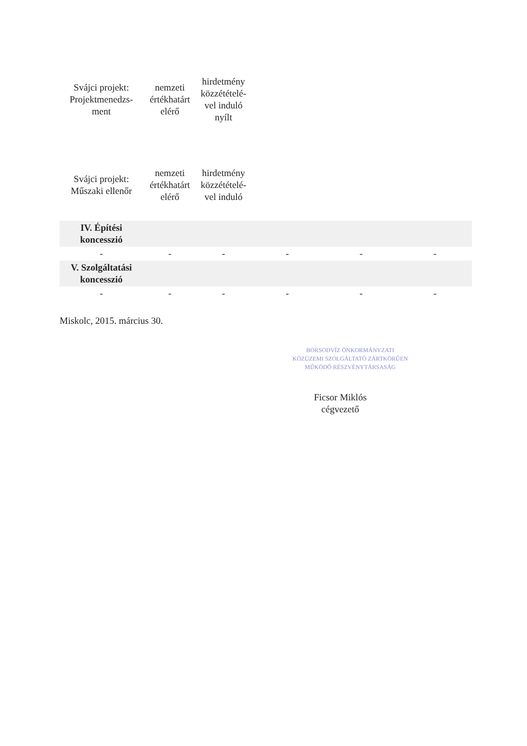| Svájci projekt: Projektmenedzs-ment | nemzeti értékhatárt elérő | hirdetmény közzétételé-vel induló nyílt | | | |
| Svájci projekt: Műszaki ellenőr | nemzeti értékhatárt elérő | hirdetmény közzétételé-vel induló | | | |
| IV. Építési koncesszió | | | | | |
| - | - | - | - | - | - |
| V. Szolgáltatási koncesszió | | | | | |
| - | - | - | - | - | - |
Miskolc, 2015. március 30.
BORSODVÍZ ÖNKORMÁNYZATI KÖZÜZEMI SZOLGÁLTATÓ ZÁRTKÖRŰEN MŰKÖDŐ RÉSZVÉNYTÁRSASÁG
Ficsor Miklós
cégvezető